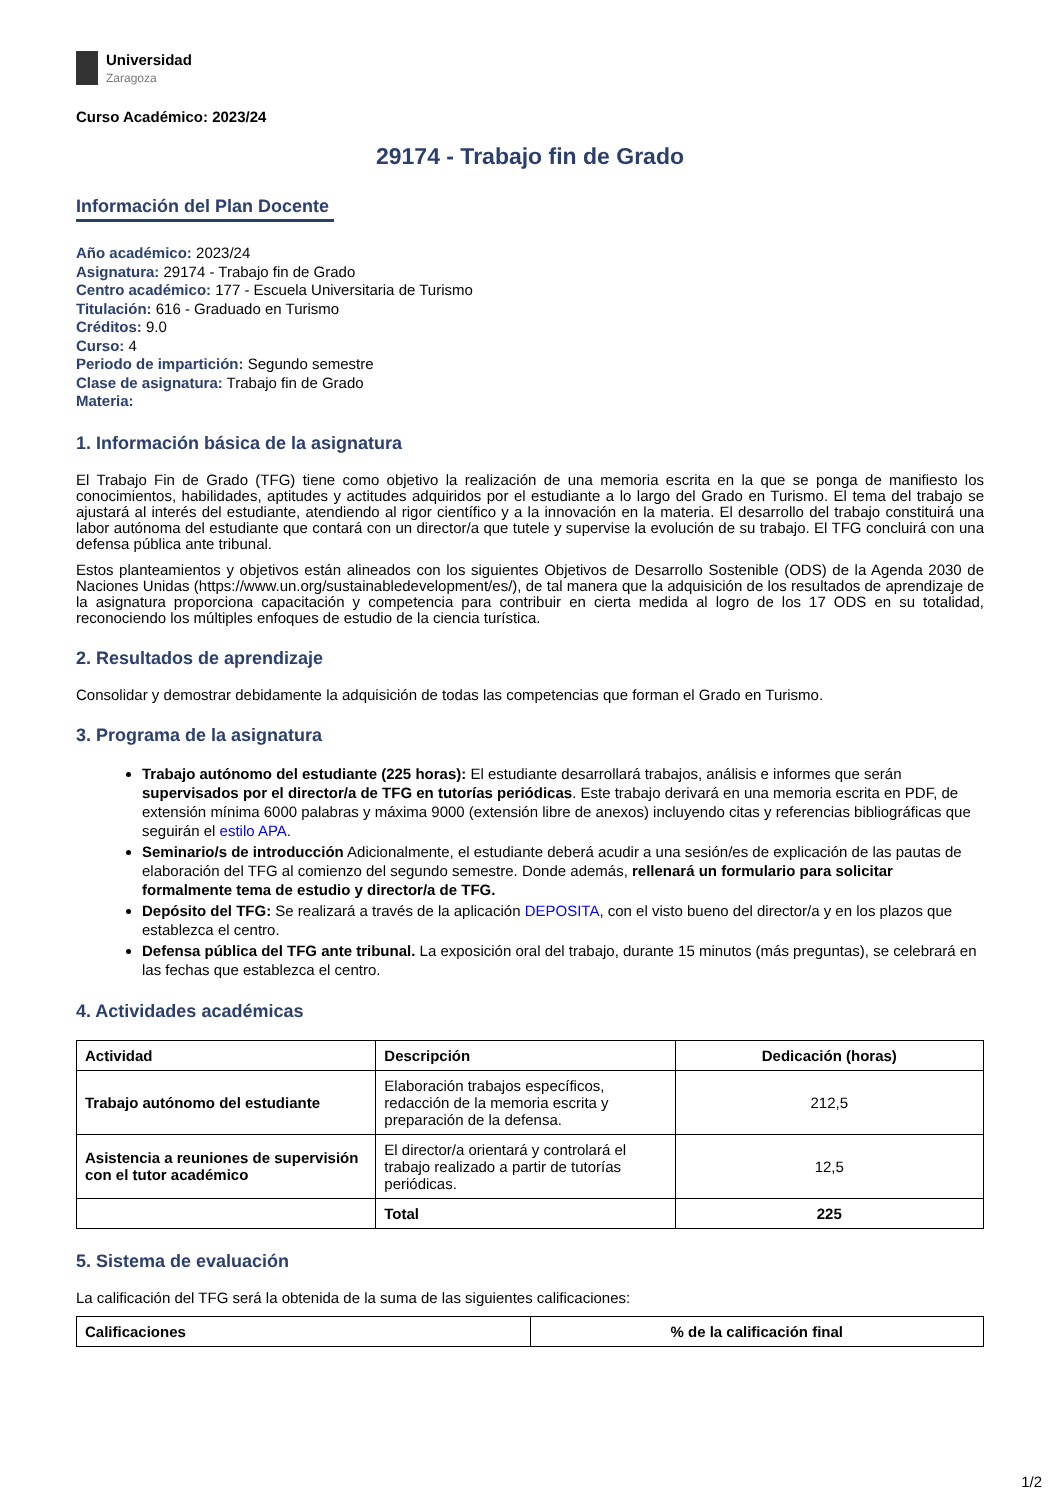Universidad
Zaragoza
Curso Académico: 2023/24
29174 - Trabajo fin de Grado
Información del Plan Docente
Año académico: 2023/24
Asignatura: 29174 - Trabajo fin de Grado
Centro académico: 177 - Escuela Universitaria de Turismo
Titulación: 616 - Graduado en Turismo
Créditos: 9.0
Curso: 4
Periodo de impartición: Segundo semestre
Clase de asignatura: Trabajo fin de Grado
Materia:
1. Información básica de la asignatura
El Trabajo Fin de Grado (TFG) tiene como objetivo la realización de una memoria escrita en la que se ponga de manifiesto los conocimientos, habilidades, aptitudes y actitudes adquiridos por el estudiante a lo largo del Grado en Turismo. El tema del trabajo se ajustará al interés del estudiante, atendiendo al rigor científico y a la innovación en la materia. El desarrollo del trabajo constituirá una labor autónoma del estudiante que contará con un director/a que tutele y supervise la evolución de su trabajo. El TFG concluirá con una defensa pública ante tribunal.
Estos planteamientos y objetivos están alineados con los siguientes Objetivos de Desarrollo Sostenible (ODS) de la Agenda 2030 de Naciones Unidas (https://www.un.org/sustainabledevelopment/es/), de tal manera que la adquisición de los resultados de aprendizaje de la asignatura proporciona capacitación y competencia para contribuir en cierta medida al logro de los 17 ODS en su totalidad, reconociendo los múltiples enfoques de estudio de la ciencia turística.
2. Resultados de aprendizaje
Consolidar y demostrar debidamente la adquisición de todas las competencias que forman el Grado en Turismo.
3. Programa de la asignatura
Trabajo autónomo del estudiante (225 horas): El estudiante desarrollará trabajos, análisis e informes que serán supervisados por el director/a de TFG en tutorías periódicas. Este trabajo derivará en una memoria escrita en PDF, de extensión mínima 6000 palabras y máxima 9000 (extensión libre de anexos) incluyendo citas y referencias bibliográficas que seguirán el estilo APA.
Seminario/s de introducción Adicionalmente, el estudiante deberá acudir a una sesión/es de explicación de las pautas de elaboración del TFG al comienzo del segundo semestre. Donde además, rellenará un formulario para solicitar formalmente tema de estudio y director/a de TFG.
Depósito del TFG: Se realizará a través de la aplicación DEPOSITA, con el visto bueno del director/a y en los plazos que establezca el centro.
Defensa pública del TFG ante tribunal. La exposición oral del trabajo, durante 15 minutos (más preguntas), se celebrará en las fechas que establezca el centro.
4. Actividades académicas
| Actividad | Descripción | Dedicación (horas) |
| --- | --- | --- |
| Trabajo autónomo del estudiante | Elaboración trabajos específicos, redacción de la memoria escrita y preparación de la defensa. | 212,5 |
| Asistencia a reuniones de supervisión con el tutor académico | El director/a orientará y controlará el trabajo realizado a partir de tutorías periódicas. | 12,5 |
| | Total | 225 |
5. Sistema de evaluación
La calificación del TFG será la obtenida de la suma de las siguientes calificaciones:
| Calificaciones | % de la calificación final |
| --- | --- |
1/2